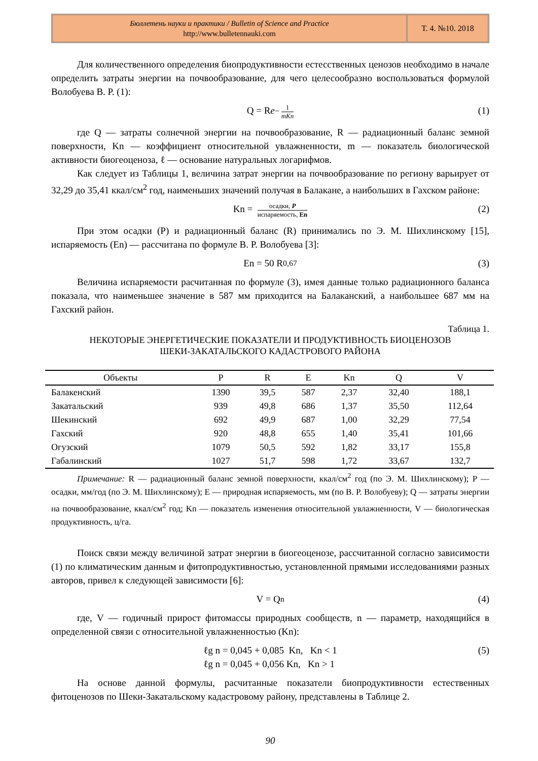Бюллетень науки и практики / Bulletin of Science and Practice
http://www.bulletennauki.com
Т. 4. №10. 2018
Для количественного определения биопродуктивности естесственных ценозов необходимо в начале определить затраты энергии на почвообразование, для чего целесообразно воспользоваться формулой Волобуева В. Р. (1):
Q = R e<sup>− 1 mKn</sup> (1)
где Q — затраты солнечной энергии на почвообразование, R — радиационный баланс земной поверхности, Kn — коэффициент относительной увлажненности, m — показатель биологической активности биогеоценоза, ℓ — основание натуральных логарифмов.
Как следует из Таблицы 1, величина затрат энергии на почвообразование по региону варьирует от 32,29 до 35,41 ккал/см<sup>2</sup> год, наименьших значений получая в Балакане, а наибольших в Гахском районе:
Kn = осадки, P испаряемость, En (2)
При этом осадки (P) и радиационный баланс (R) принимались по Э. М. Шихлинскому [15], испаряемость (En) — рассчитана по формуле В. Р. Волобуева [3]:
En = 50 R<sup>0,67</sup> (3)
Величина испаряемости расчитанная по формуле (3), имея данные только радиационного баланса показала, что наименьшее значение в 587 мм приходится на Балаканский, а наибольшее 687 мм на Гахский район.
Таблица 1.
НЕКОТОРЫЕ ЭНЕРГЕТИЧЕСКИЕ ПОКАЗАТЕЛИ И ПРОДУКТИВНОСТЬ БИОЦЕНОЗОВ
ШЕКИ-ЗАКАТАЛЬСКОГО КАДАСТРОВОГО РАЙОНА
| Объекты | P | R | E | Kn | Q | V |
| --- | --- | --- | --- | --- | --- | --- |
| Балакенский | 1390 | 39,5 | 587 | 2,37 | 32,40 | 188,1 |
| Закатальский | 939 | 49,8 | 686 | 1,37 | 35,50 | 112,64 |
| Шекинский | 692 | 49,9 | 687 | 1,00 | 32,29 | 77,54 |
| Гахский | 920 | 48,8 | 655 | 1,40 | 35,41 | 101,66 |
| Огузский | 1079 | 50,5 | 592 | 1,82 | 33,17 | 155,8 |
| Габалинский | 1027 | 51,7 | 598 | 1,72 | 33,67 | 132,7 |
Примечание: R — радиационный баланс земной поверхности, ккал/см<sup>2</sup> год (по Э. М. Шихлинскому); P — осадки, мм/год (по Э. М. Шихлинскому); E — природная испаряемость, мм (по В. Р. Волобуеву); Q — затраты энергии на почвообразование, ккал/см<sup>2</sup> год; Kn — показатель изменения относительной увлажненности, V — биологическая продуктивность, ц/га.
Поиск связи между величиной затрат энергии в биогеоценозе, рассчитанной согласно зависимости (1) по климатическим данным и фитопродуктивностью, установленной прямыми исследованиями разных авторов, привел к следующей зависимости [6]:
V = Q<sup>n</sup> (4)
где, V — годичный прирост фитомассы природных сообществ, n — параметр, находящийся в определенной связи с относительной увлажненностью (Kn):
ℓg n = 0,045 + 0,085 Kn, Kn < 1
ℓg n = 0,045 + 0,056 Kn, Kn > 1
(5)
На основе данной формулы, расчитанные показатели биопродуктивности естественных фитоценозов по Шеки-Закатальскому кадастровому району, представлены в Таблице 2.
90